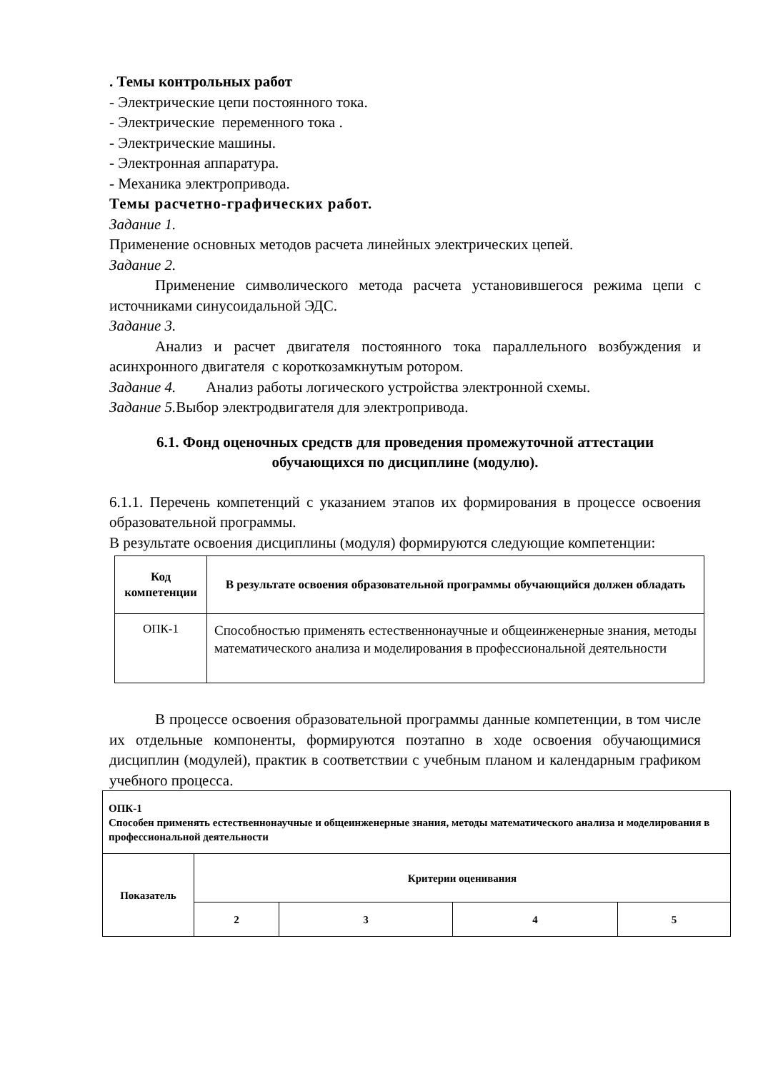. Темы контрольных работ
- Электрические цепи постоянного тока.
- Электрические переменного тока .
- Электрические машины.
- Электронная аппаратура.
- Механика электропривода.
Темы расчетно-графических работ.
Задание 1.
Применение основных методов расчета линейных электрических цепей.
Задание 2.
Применение символического метода расчета установившегося режима цепи с источниками синусоидальной ЭДС.
Задание 3.
Анализ и расчет двигателя постоянного тока параллельного возбуждения и асинхронного двигателя с короткозамкнутым ротором.
Задание 4. Анализ работы логического устройства электронной схемы.
Задание 5. Выбор электродвигателя для электропривода.
6.1. Фонд оценочных средств для проведения промежуточной аттестации обучающихся по дисциплине (модулю).
6.1.1. Перечень компетенций с указанием этапов их формирования в процессе освоения образовательной программы.
В результате освоения дисциплины (модуля) формируются следующие компетенции:
| Код компетенции | В результате освоения образовательной программы обучающийся должен обладать |
| --- | --- |
| ОПК-1 | Способностью применять естественнонаучные и общеинженерные знания, методы математического анализа и моделирования в профессиональной деятельности |
В процессе освоения образовательной программы данные компетенции, в том числе их отдельные компоненты, формируются поэтапно в ходе освоения обучающимися дисциплин (модулей), практик в соответствии с учебным планом и календарным графиком учебного процесса.
| ОПК-1 Способен применять естественнонаучные и общеинженерные знания, методы математического анализа и моделирования в профессиональной деятельности | | | | |
| Показатель | Критерии оценивания | | | |
| | 2 | 3 | 4 | 5 |